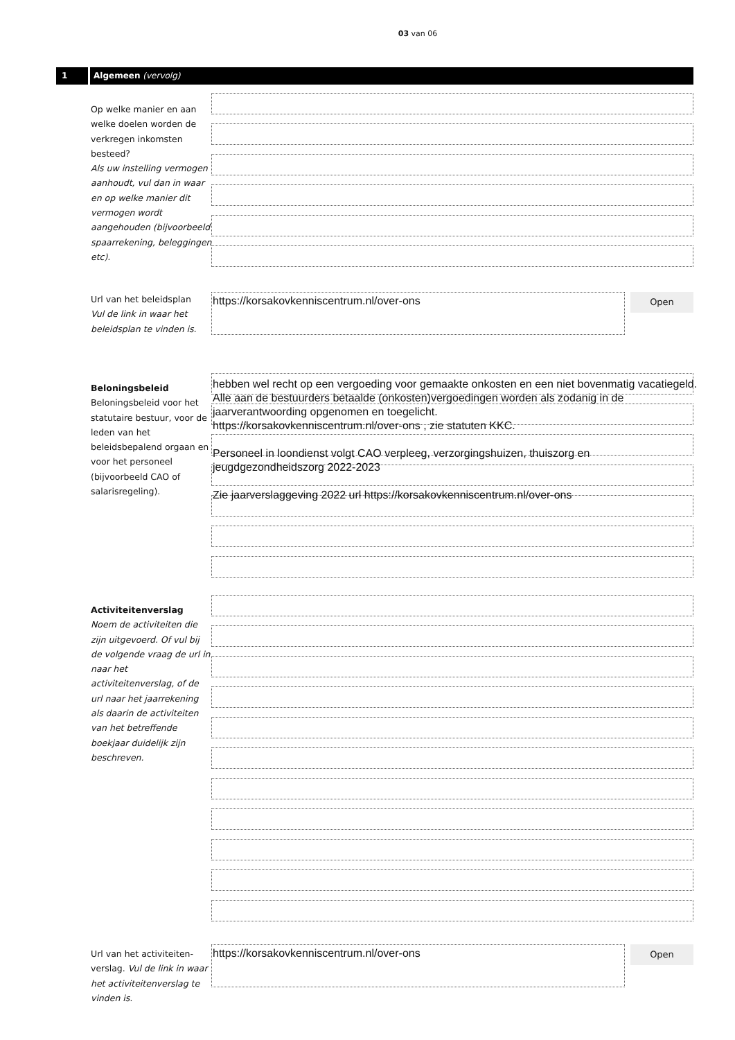03 van 06
1 Algemeen (vervolg)
Op welke manier en aan welke doelen worden de verkregen inkomsten besteed?
Als uw instelling vermogen aanhoudt, vul dan in waar en op welke manier dit vermogen wordt aangehouden (bijvoorbeeld spaarrekening, beleggingen etc).
Url van het beleidsplan
Vul de link in waar het beleidsplan te vinden is.
https://korsakovkenniscentrum.nl/over-ons Open
Beloningsbeleid
Beloningsbeleid voor het statutaire bestuur, voor de leden van het beleidsbepalend orgaan en voor het personeel (bijvoorbeeld CAO of salarisregeling).
hebben wel recht op een vergoeding voor gemaakte onkosten en een niet bovenmatig vacatiegeld. Alle aan de bestuurders betaalde (onkosten)vergoedingen worden als zodanig in de jaarverantwoording opgenomen en toegelicht.
https://korsakovkenniscentrum.nl/over-ons , zie statuten KKC.
Personeel in loondienst volgt CAO verpleeg, verzorgingshuizen, thuiszorg en jeugdgezondheidszorg 2022-2023
Zie jaarverslaggeving 2022 url https://korsakovkenniscentrum.nl/over-ons
Activiteitenverslag
Noem de activiteiten die zijn uitgevoerd. Of vul bij de volgende vraag de url in naar het activiteitenverslag, of de url naar het jaarrekening als daarin de activiteiten van het betreffende boekjaar duidelijk zijn beschreven.
Url van het activiteiten-verslag. Vul de link in waar het activiteitenverslag te vinden is.
https://korsakovkenniscentrum.nl/over-ons Open